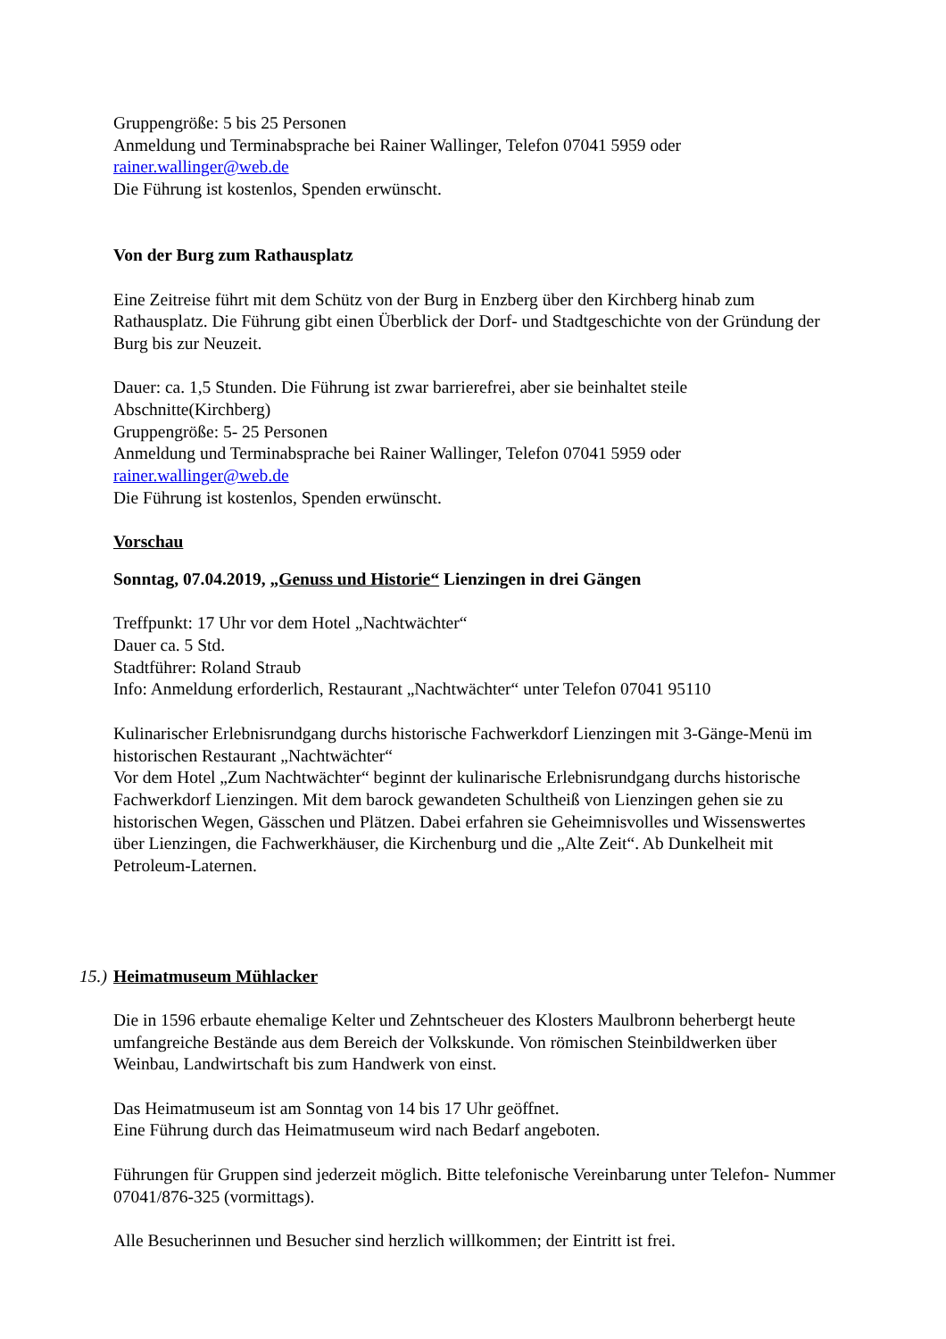Gruppengröße: 5 bis 25 Personen
Anmeldung und Terminabsprache bei Rainer Wallinger, Telefon 07041 5959 oder
rainer.wallinger@web.de
Die Führung ist kostenlos, Spenden erwünscht.
Von der Burg zum Rathausplatz
Eine Zeitreise führt mit dem Schütz von der Burg in Enzberg über den Kirchberg hinab zum Rathausplatz. Die Führung gibt einen Überblick der Dorf- und Stadtgeschichte von der Gründung der Burg bis zur Neuzeit.
Dauer: ca. 1,5 Stunden. Die Führung ist zwar barrierefrei, aber sie beinhaltet steile Abschnitte(Kirchberg)
Gruppengröße: 5- 25 Personen
Anmeldung und Terminabsprache bei Rainer Wallinger, Telefon 07041 5959 oder
rainer.wallinger@web.de
Die Führung ist kostenlos, Spenden erwünscht.
Vorschau
Sonntag, 07.04.2019, „Genuss und Historie“ Lienzingen in drei Gängen
Treffpunkt: 17 Uhr vor dem Hotel „Nachtwächter“
Dauer ca. 5 Std.
Stadtführer: Roland Straub
Info: Anmeldung erforderlich, Restaurant „Nachtwächter“ unter Telefon 07041 95110
Kulinarischer Erlebnisrundgang durchs historische Fachwerkdorf Lienzingen mit 3-Gänge-Menü im historischen Restaurant „Nachtwächter“
Vor dem Hotel „Zum Nachtwächter“ beginnt der kulinarische Erlebnisrundgang durchs historische Fachwerkdorf Lienzingen. Mit dem barock gewandeten Schultheiß von Lienzingen gehen sie zu historischen Wegen, Gässchen und Plätzen. Dabei erfahren sie Geheimnisvolles und Wissenswertes über Lienzingen, die Fachwerkhäuser, die Kirchenburg und die „Alte Zeit“. Ab Dunkelheit mit Petroleum-Laternen.
15.) Heimatmuseum Mühlacker
Die in 1596 erbaute ehemalige Kelter und Zehntscheuer des Klosters Maulbronn beherbergt heute umfangreiche Bestände aus dem Bereich der Volkskunde. Von römischen Steinbildwerken über Weinbau, Landwirtschaft bis zum Handwerk von einst.
Das Heimatmuseum ist am Sonntag von 14 bis 17 Uhr geöffnet.
Eine Führung durch das Heimatmuseum wird nach Bedarf angeboten.
Führungen für Gruppen sind jederzeit möglich. Bitte telefonische Vereinbarung unter Telefon- Nummer 07041/876-325 (vormittags).
Alle Besucherinnen und Besucher sind herzlich willkommen; der Eintritt ist frei.